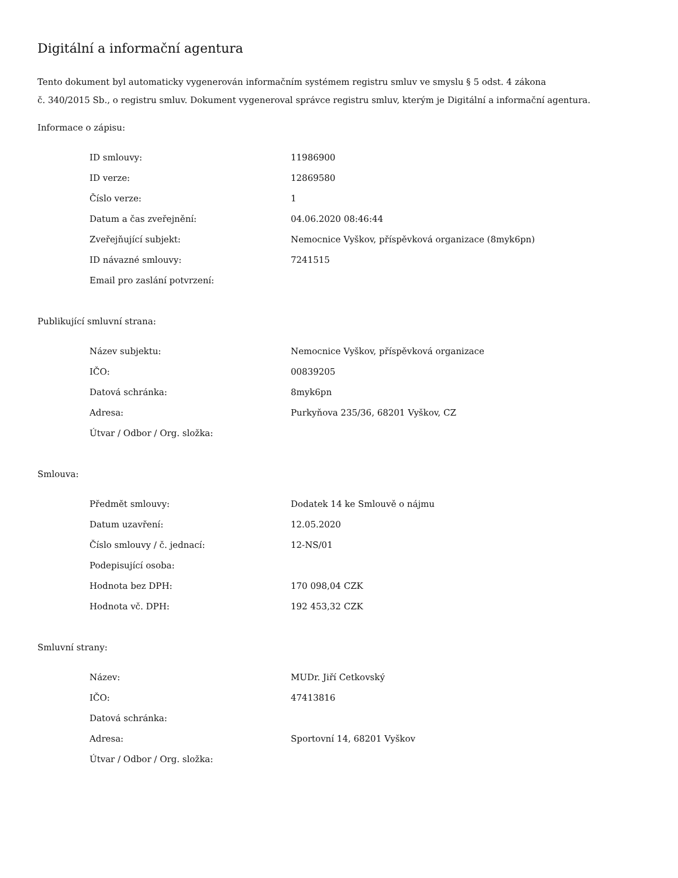Digitální a informační agentura
Tento dokument byl automaticky vygenerován informačním systémem registru smluv ve smyslu § 5 odst. 4 zákona
č. 340/2015 Sb., o registru smluv. Dokument vygeneroval správce registru smluv, kterým je Digitální a informační agentura.
Informace o zápisu:
| ID smlouvy: | 11986900 |
| ID verze: | 12869580 |
| Číslo verze: | 1 |
| Datum a čas zveřejnění: | 04.06.2020 08:46:44 |
| Zveřejňující subjekt: | Nemocnice Vyškov, příspěvková organizace (8myk6pn) |
| ID návazné smlouvy: | 7241515 |
| Email pro zaslání potvrzení: | |
Publikující smluvní strana:
| Název subjektu: | Nemocnice Vyškov, příspěvková organizace |
| IČO: | 00839205 |
| Datová schránka: | 8myk6pn |
| Adresa: | Purkyňova 235/36, 68201 Vyškov, CZ |
| Útvar / Odbor / Org. složka: | |
Smlouva:
| Předmět smlouvy: | Dodatek 14 ke Smlouvě o nájmu |
| Datum uzavření: | 12.05.2020 |
| Číslo smlouvy / č. jednací: | 12-NS/01 |
| Podepisující osoba: | |
| Hodnota bez DPH: | 170 098,04 CZK |
| Hodnota vč. DPH: | 192 453,32 CZK |
Smluvní strany:
| Název: | MUDr. Jiří Cetkovský |
| IČO: | 47413816 |
| Datová schránka: | |
| Adresa: | Sportovní 14, 68201 Vyškov |
| Útvar / Odbor / Org. složka: | |